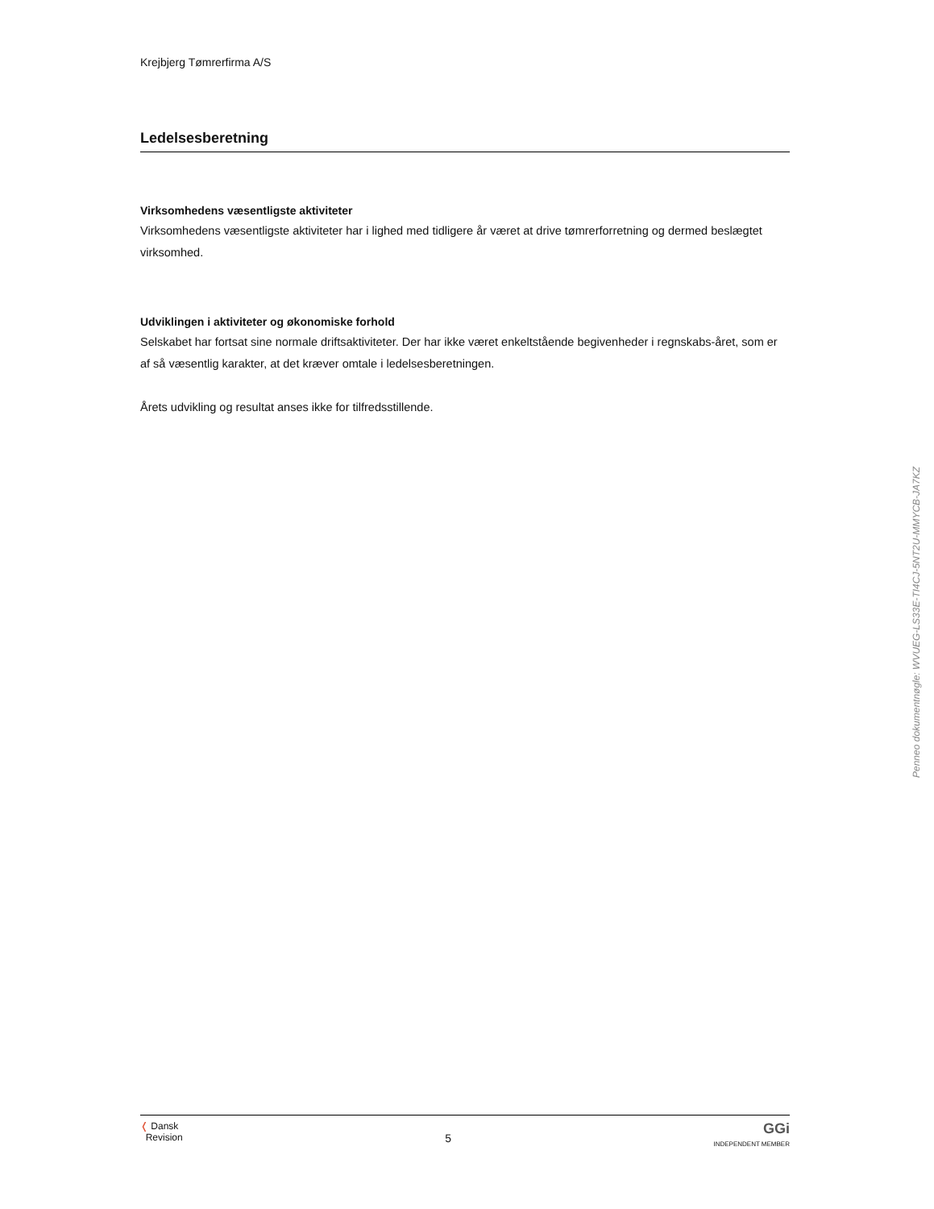Krejbjerg Tømrerfirma A/S
Ledelsesberetning
Virksomhedens væsentligste aktiviteter
Virksomhedens væsentligste aktiviteter har i lighed med tidligere år været at drive tømrerforretning og dermed beslægtet virksomhed.
Udviklingen i aktiviteter og økonomiske forhold
Selskabet har fortsat sine normale driftsaktiviteter. Der har ikke været enkeltstående begivenheder i regnskabs-året, som er af så væsentlig karakter, at det kræver omtale i ledelsesberetningen.
Årets udvikling og resultat anses ikke for tilfredsstillende.
Penneo dokumentnøgle: WVUEG-LS33E-TI4CJ-5NT2U-MMYCB-JA7KZ
❬ Dansk
Revision
5
GGi
INDEPENDENT MEMBER